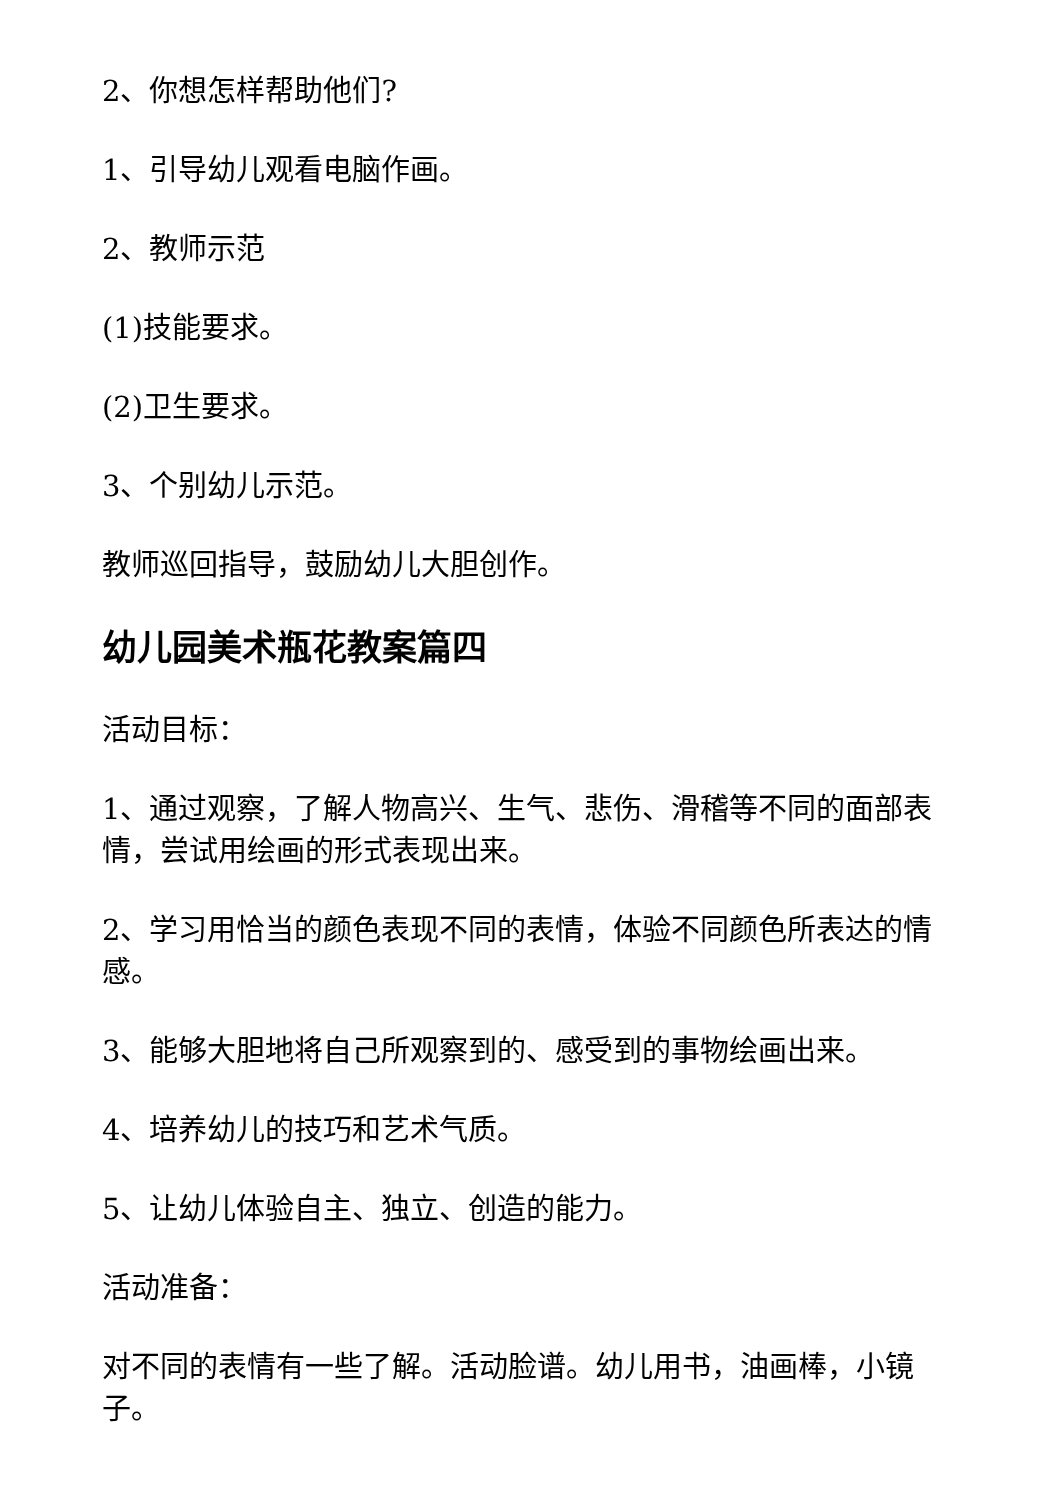2、你想怎样帮助他们?
1、引导幼儿观看电脑作画。
2、教师示范
(1)技能要求。
(2)卫生要求。
3、个别幼儿示范。
教师巡回指导，鼓励幼儿大胆创作。
幼儿园美术瓶花教案篇四
活动目标：
1、通过观察，了解人物高兴、生气、悲伤、滑稽等不同的面部表情，尝试用绘画的形式表现出来。
2、学习用恰当的颜色表现不同的表情，体验不同颜色所表达的情感。
3、能够大胆地将自己所观察到的、感受到的事物绘画出来。
4、培养幼儿的技巧和艺术气质。
5、让幼儿体验自主、独立、创造的能力。
活动准备：
对不同的表情有一些了解。活动脸谱。幼儿用书，油画棒，小镜子。